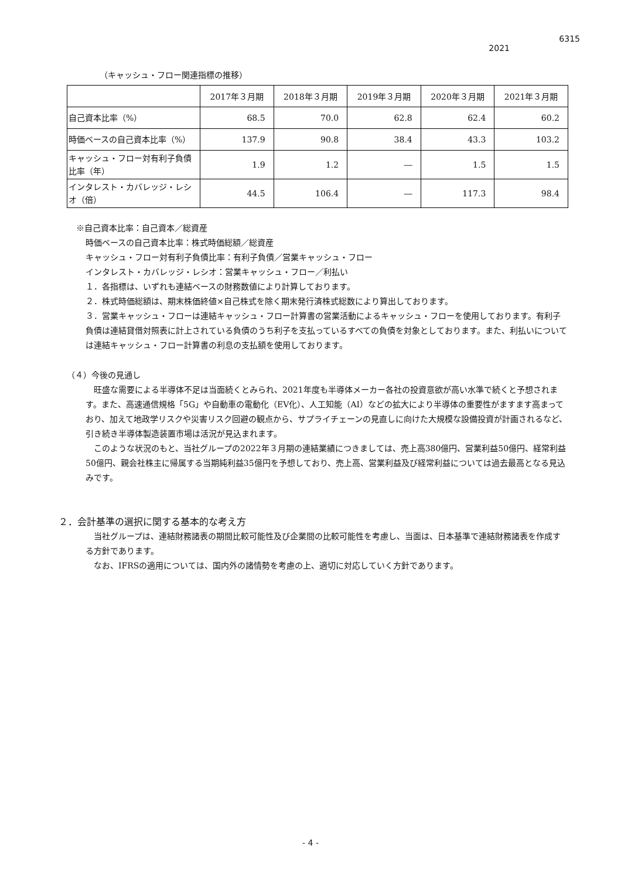6315
2021
（キャッシュ・フロー関連指標の推移）
| | 2017年３月期 | 2018年３月期 | 2019年３月期 | 2020年３月期 | 2021年３月期 |
| --- | --- | --- | --- | --- | --- |
| 自己資本比率（%） | 68.5 | 70.0 | 62.8 | 62.4 | 60.2 |
| 時価ベースの自己資本比率（%） | 137.9 | 90.8 | 38.4 | 43.3 | 103.2 |
| キャッシュ・フロー対有利子負債比率（年） | 1.9 | 1.2 | ― | 1.5 | 1.5 |
| インタレスト・カバレッジ・レシオ（倍） | 44.5 | 106.4 | ― | 117.3 | 98.4 |
※自己資本比率：自己資本／総資産
時価ベースの自己資本比率：株式時価総額／総資産
キャッシュ・フロー対有利子負債比率：有利子負債／営業キャッシュ・フロー
インタレスト・カバレッジ・レシオ：営業キャッシュ・フロー／利払い
１．各指標は、いずれも連結ベースの財務数値により計算しております。
２．株式時価総額は、期末株価終値×自己株式を除く期末発行済株式総数により算出しております。
３．営業キャッシュ・フローは連結キャッシュ・フロー計算書の営業活動によるキャッシュ・フローを使用しております。有利子負債は連結貸借対照表に計上されている負債のうち利子を支払っているすべての負債を対象としております。また、利払いについては連結キャッシュ・フロー計算書の利息の支払額を使用しております。
（４）今後の見通し
　旺盛な需要による半導体不足は当面続くとみられ、2021年度も半導体メーカー各社の投資意欲が高い水準で続くと予想されます。また、高速通信規格「5G」や自動車の電動化（EV化）、人工知能（AI）などの拡大により半導体の重要性がますます高まっており、加えて地政学リスクや災害リスク回避の観点から、サプライチェーンの見直しに向けた大規模な設備投資が計画されるなど、引き続き半導体製造装置市場は活況が見込まれます。
　このような状況のもと、当社グループの2022年３月期の連結業績につきましては、売上高380億円、営業利益50億円、経常利益50億円、親会社株主に帰属する当期純利益35億円を予想しており、売上高、営業利益及び経常利益については過去最高となる見込みです。
２．会計基準の選択に関する基本的な考え方
　当社グループは、連結財務諸表の期間比較可能性及び企業間の比較可能性を考慮し、当面は、日本基準で連結財務諸表を作成する方針であります。
　なお、IFRSの適用については、国内外の諸情勢を考慮の上、適切に対応していく方針であります。
- 4 -